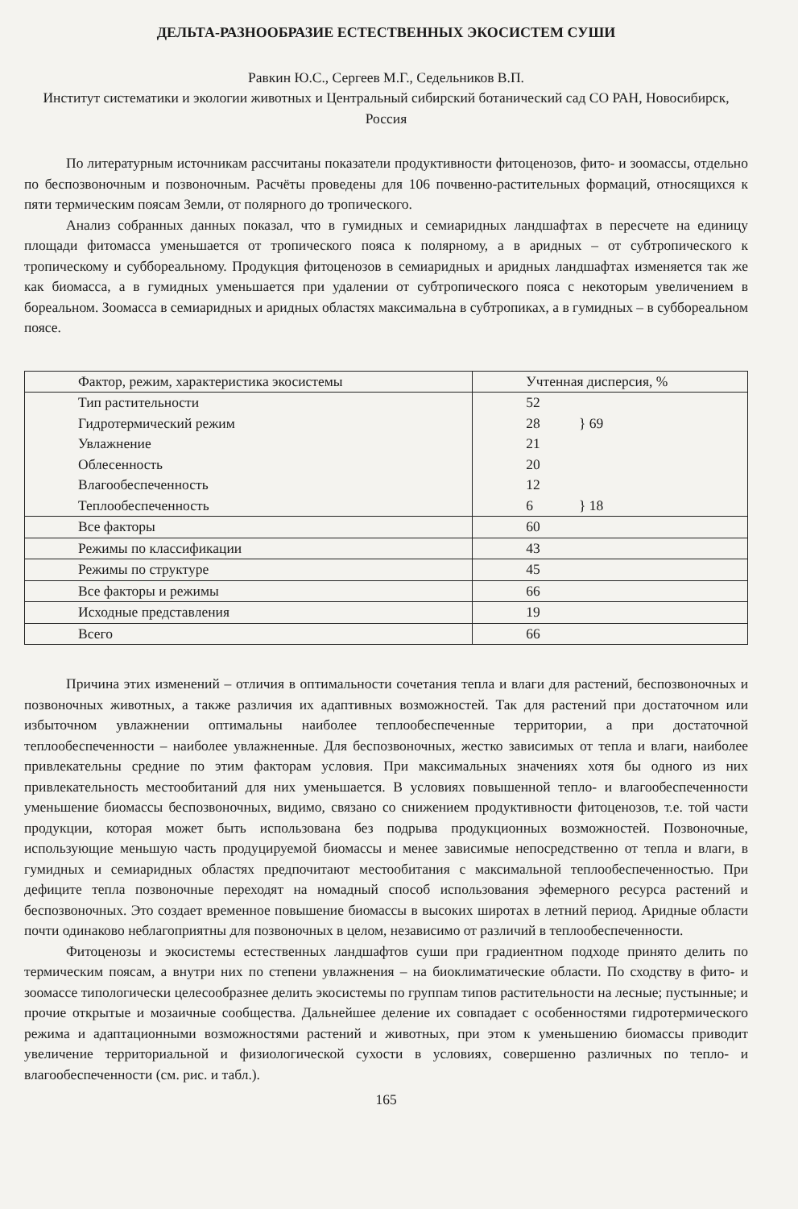ДЕЛЬТА-РАЗНООБРАЗИЕ ЕСТЕСТВЕННЫХ ЭКОСИСТЕМ СУШИ
Равкин Ю.С., Сергеев М.Г., Седельников В.П.
Институт систематики и экологии животных и Центральный сибирский ботанический сад СО РАН, Новосибирск, Россия
По литературным источникам рассчитаны показатели продуктивности фитоценозов, фито- и зоомассы, отдельно по беспозвоночным и позвоночным. Расчёты проведены для 106 почвенно-растительных формаций, относящихся к пяти термическим поясам Земли, от полярного до тропического.
Анализ собранных данных показал, что в гумидных и семиаридных ландшафтах в пересчете на единицу площади фитомасса уменьшается от тропического пояса к полярному, а в аридных – от субтропического к тропическому и суббореальному. Продукция фитоценозов в семиаридных и аридных ландшафтах изменяется так же как биомасса, а в гумидных уменьшается при удалении от субтропического пояса с некоторым увеличением в бореальном. Зоомасса в семиаридных и аридных областях максимальна в субтропиках, а в гумидных – в суббореальном поясе.
| Фактор, режим, характеристика экосистемы | Учтенная дисперсия, % |
| --- | --- |
| Тип растительности | 52 |
| Гидротермический режим | 28 } 69 |
| Увлажнение | 21 |
| Облесенность | 20 |
| Влагообеспеченность | 12 |
| Теплообеспеченность | 6 } 18 |
| Все факторы | 60 |
| Режимы по классификации | 43 |
| Режимы по структуре | 45 |
| Все факторы и режимы | 66 |
| Исходные представления | 19 |
| Всего | 66 |
Причина этих изменений – отличия в оптимальности сочетания тепла и влаги для растений, беспозвоночных и позвоночных животных, а также различия их адаптивных возможностей. Так для растений при достаточном или избыточном увлажнении оптимальны наиболее теплообеспеченные территории, а при достаточной теплообеспеченности – наиболее увлажненные. Для беспозвоночных, жестко зависимых от тепла и влаги, наиболее привлекательны средние по этим факторам условия. При максимальных значениях хотя бы одного из них привлекательность местообитаний для них уменьшается. В условиях повышенной тепло- и влагообеспеченности уменьшение биомассы беспозвоночных, видимо, связано со снижением продуктивности фитоценозов, т.е. той части продукции, которая может быть использована без подрыва продукционных возможностей. Позвоночные, использующие меньшую часть продуцируемой биомассы и менее зависимые непосредственно от тепла и влаги, в гумидных и семиаридных областях предпочитают местообитания с максимальной теплообеспеченностью. При дефиците тепла позвоночные переходят на номадный способ использования эфемерного ресурса растений и беспозвоночных. Это создает временное повышение биомассы в высоких широтах в летний период. Аридные области почти одинаково неблагоприятны для позвоночных в целом, независимо от различий в теплообеспеченности.
Фитоценозы и экосистемы естественных ландшафтов суши при градиентном подходе принято делить по термическим поясам, а внутри них по степени увлажнения – на биоклиматические области. По сходству в фито- и зоомассе типологически целесообразнее делить экосистемы по группам типов растительности на лесные; пустынные; и прочие открытые и мозаичные сообщества. Дальнейшее деление их совпадает с особенностями гидротермического режима и адаптационными возможностями растений и животных, при этом к уменьшению биомассы приводит увеличение территориальной и физиологической сухости в условиях, совершенно различных по тепло- и влагообеспеченности (см. рис. и табл.).
165